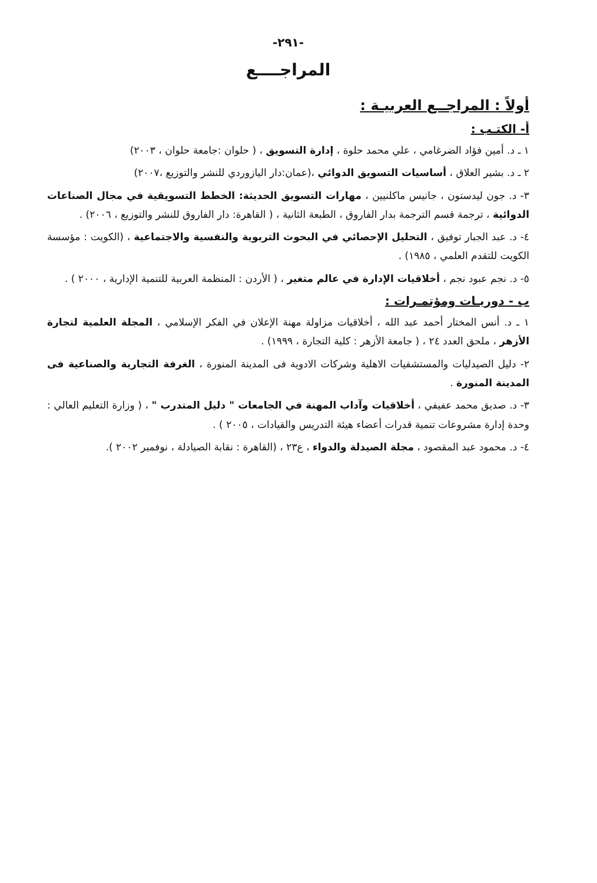-٢٩١-
المراجــــع
أولاً : المراجــع العربيـة :
أ- الكتـب :
١ ـ د. أمين فؤاد الضرغامي ، علي محمد حلوة ، إدارة التسويق ، ( حلوان :جامعة حلوان ، ٢٠٠٣)
٢ ـ د. بشير العلاق ، أساسيات التسويق الدوائي ،(عمان:دار اليازوردي للنشر والتوزيع ،٢٠٠٧)
٣- د. جون ليدستون ، جانيس ماكلنيين ، مهارات التسويق الحديثة: الخطط التسويقية في مجال الصناعات الدوائية ، ترجمة قسم الترجمة بدار الفاروق ، الطبعة الثانية ، ( القاهرة: دار الفاروق للنشر والتوزيع ، ٢٠٠٦) .
٤- د. عبد الجبار توفيق ، التحليل الإحصائي في البحوث التربوية والنفسية والاجتماعية ، (الكويت : مؤسسة الكويت للتقدم العلمي ، ١٩٨٥) .
٥- د. نجم عبود نجم ، أخلاقيات الإدارة في عالم متغير ، ( الأردن : المنظمة العربية للتنمية الإدارية ، ٢٠٠٠ ) .
ب - دوريـات ومؤتمـرات :
١ ـ د. أنس المختار أحمد عبد الله ، أخلاقيات مزاولة مهنة الإعلان في الفكر الإسلامي ، المجلة العلمية لتجارة الأزهر ، ملحق العدد ٢٤ ، ( جامعة الأزهر : كلية التجارة ، ١٩٩٩) .
٢- دليل الصيدليات والمستشفيات الاهلية وشركات الادوية فى المدينة المنورة ، الغرفة التجارية والصناعية فى المدينة المنورة .
٣- د. صديق محمد عفيفي ، أخلاقيات وآداب المهنة في الجامعات " دليل المتدرب " ، ( وزارة التعليم العالي : وحدة إدارة مشروعات تنمية قدرات أعضاء هيئة التدريس والقيادات ، ٢٠٠٥ ) .
٤- د. محمود عبد المقصود ، مجلة الصيدلة والدواء ، ع٢٣ ، (القاهرة : نقابة الصيادلة ، نوفمبر ٢٠٠٢ ).